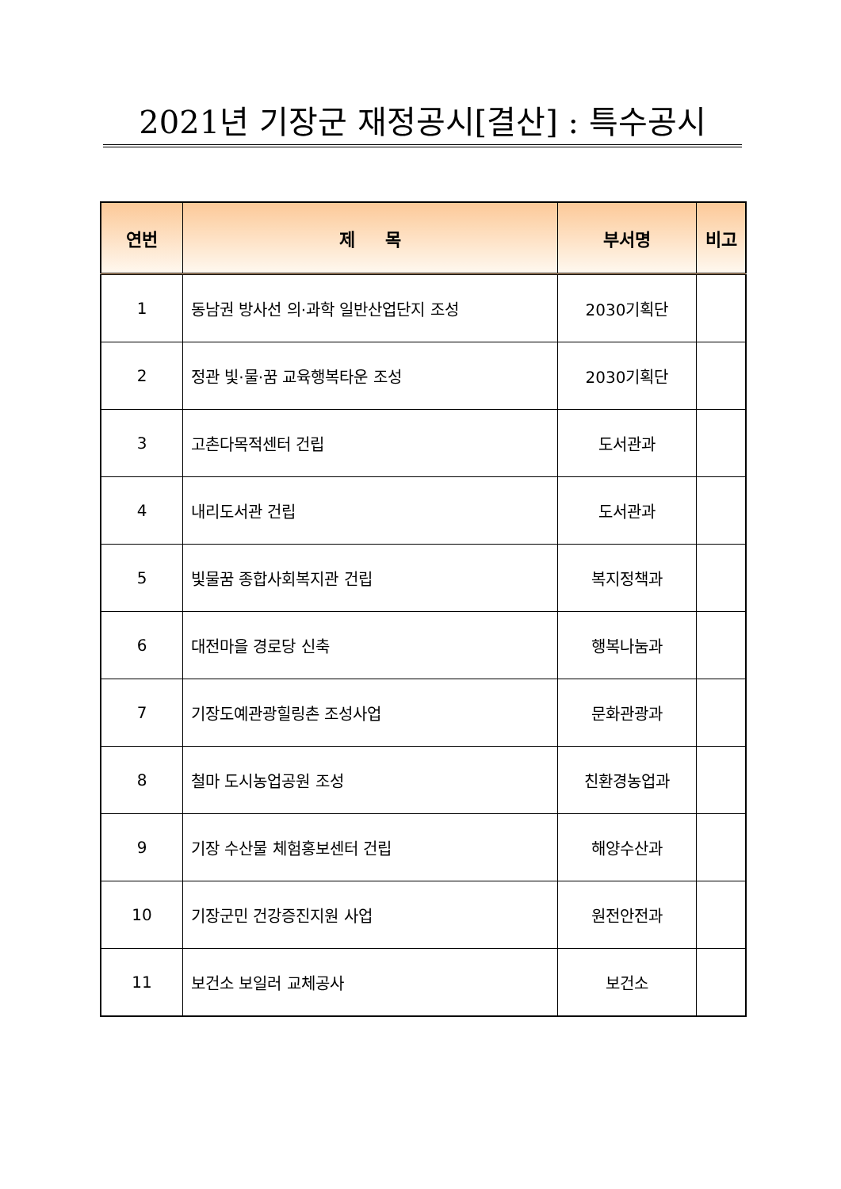2021년 기장군 재정공시[결산] : 특수공시
| 연번 | 제 목 | 부서명 | 비고 |
| --- | --- | --- | --- |
| 1 | 동남권 방사선 의·과학 일반산업단지 조성 | 2030기획단 | |
| 2 | 정관 빛·물·꿈 교육행복타운 조성 | 2030기획단 | |
| 3 | 고촌다목적센터 건립 | 도서관과 | |
| 4 | 내리도서관 건립 | 도서관과 | |
| 5 | 빛물꿈 종합사회복지관 건립 | 복지정책과 | |
| 6 | 대전마을 경로당 신축 | 행복나눔과 | |
| 7 | 기장도예관광힐링촌 조성사업 | 문화관광과 | |
| 8 | 철마 도시농업공원 조성 | 친환경농업과 | |
| 9 | 기장 수산물 체험홍보센터 건립 | 해양수산과 | |
| 10 | 기장군민 건강증진지원 사업 | 원전안전과 | |
| 11 | 보건소 보일러 교체공사 | 보건소 | |